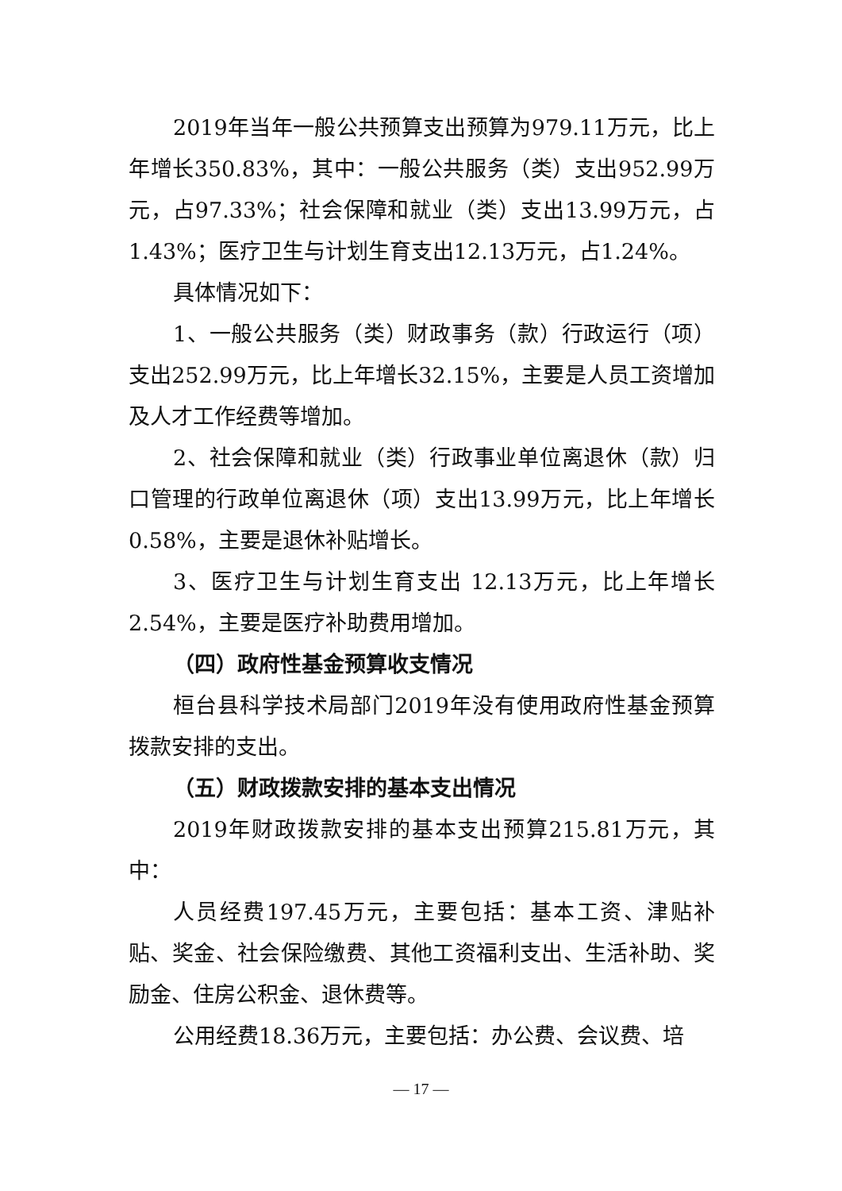2019年当年一般公共预算支出预算为979.11万元，比上年增长350.83%，其中：一般公共服务（类）支出952.99万元，占97.33%；社会保障和就业（类）支出13.99万元，占1.43%；医疗卫生与计划生育支出12.13万元，占1.24%。
具体情况如下：
1、一般公共服务（类）财政事务（款）行政运行（项）支出252.99万元，比上年增长32.15%，主要是人员工资增加及人才工作经费等增加。
2、社会保障和就业（类）行政事业单位离退休（款）归口管理的行政单位离退休（项）支出13.99万元，比上年增长0.58%，主要是退休补贴增长。
3、医疗卫生与计划生育支出 12.13万元，比上年增长2.54%，主要是医疗补助费用增加。
（四）政府性基金预算收支情况
桓台县科学技术局部门2019年没有使用政府性基金预算拨款安排的支出。
（五）财政拨款安排的基本支出情况
2019年财政拨款安排的基本支出预算215.81万元，其中：
人员经费197.45万元，主要包括：基本工资、津贴补贴、奖金、社会保险缴费、其他工资福利支出、生活补助、奖励金、住房公积金、退休费等。
公用经费18.36万元，主要包括：办公费、会议费、培
— 17 —